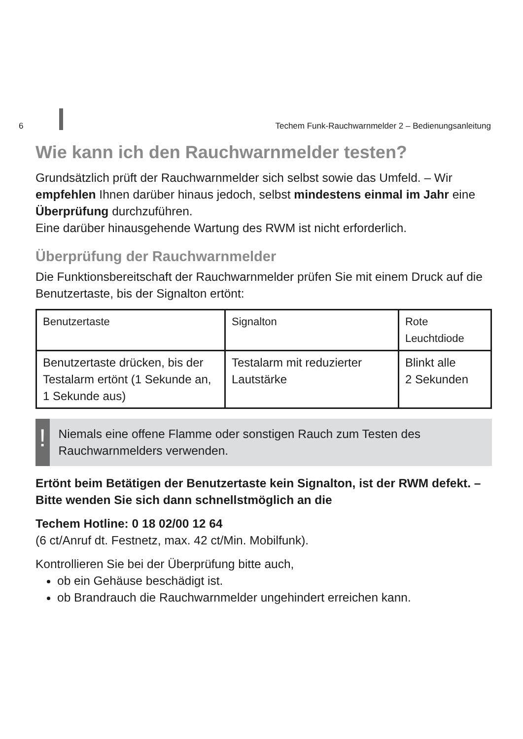6 Techem Funk-Rauchwarnmelder 2 – Bedienungsanleitung
Wie kann ich den Rauchwarnmelder testen?
Grundsätzlich prüft der Rauchwarnmelder sich selbst sowie das Umfeld. – Wir empfehlen Ihnen darüber hinaus jedoch, selbst mindestens einmal im Jahr eine Überprüfung durchzuführen.
Eine darüber hinausgehende Wartung des RWM ist nicht erforderlich.
Überprüfung der Rauchwarnmelder
Die Funktionsbereitschaft der Rauchwarnmelder prüfen Sie mit einem Druck auf die Benutzertaste, bis der Signalton ertönt:
| Benutzertaste | Signalton | Rote Leuchtdiode |
| --- | --- | --- |
| Benutzertaste drücken, bis der Testalarm ertönt (1 Sekunde an, 1 Sekunde aus) | Testalarm mit reduzierter Lautstärke | Blinkt alle 2 Sekunden |
!
Niemals eine offene Flamme oder sonstigen Rauch zum Testen des Rauchwarnmelders verwenden.
Ertönt beim Betätigen der Benutzertaste kein Signalton, ist der RWM defekt. – Bitte wenden Sie sich dann schnellstmöglich an die
Techem Hotline: 0 18 02/00 12 64
(6 ct/Anruf dt. Festnetz, max. 42 ct/Min. Mobilfunk).
Kontrollieren Sie bei der Überprüfung bitte auch,
ob ein Gehäuse beschädigt ist.
ob Brandrauch die Rauchwarnmelder ungehindert erreichen kann.